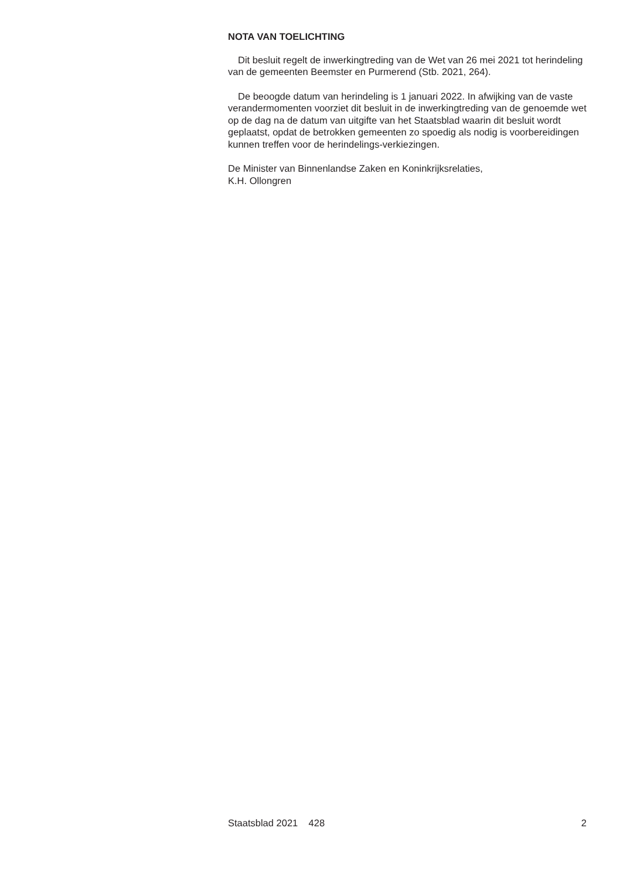NOTA VAN TOELICHTING
Dit besluit regelt de inwerkingtreding van de Wet van 26 mei 2021 tot herindeling van de gemeenten Beemster en Purmerend (Stb. 2021, 264).
De beoogde datum van herindeling is 1 januari 2022. In afwijking van de vaste verandermomenten voorziet dit besluit in de inwerkingtreding van de genoemde wet op de dag na de datum van uitgifte van het Staatsblad waarin dit besluit wordt geplaatst, opdat de betrokken gemeenten zo spoedig als nodig is voorbereidingen kunnen treffen voor de herindelings-verkiezingen.
De Minister van Binnenlandse Zaken en Koninkrijksrelaties,
K.H. Ollongren
Staatsblad 2021 428 2